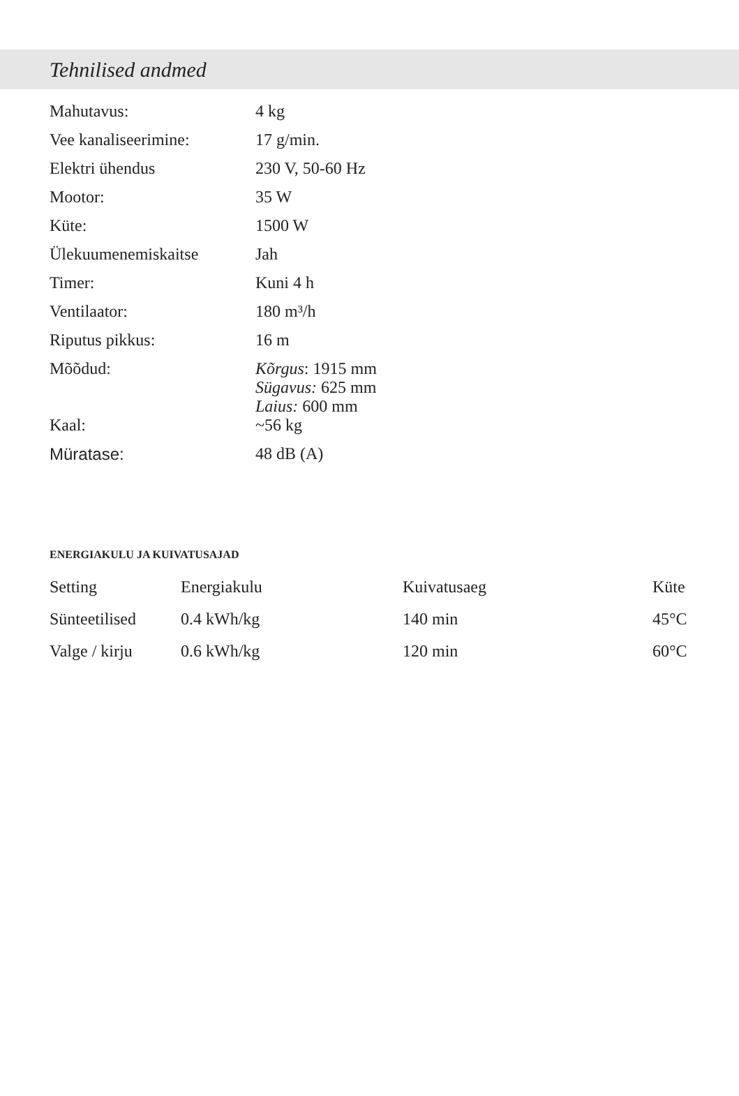Tehnilised andmed
| Mahutavus: | 4 kg |
| Vee kanaliseerimine: | 17 g/min. |
| Elektri ühendus | 230 V, 50-60 Hz |
| Mootor: | 35 W |
| Küte: | 1500 W |
| Ülekuumenemiskaitse | Jah |
| Timer: | Kuni 4 h |
| Ventilaator: | 180 m³/h |
| Riputus pikkus: | 16 m |
| Mõõdud: | Kõrgus : 1915 mm Sügavus: 625 mm Laius: 600 mm |
| Kaal: | ~56 kg |
| Müratase: | 48 dB (A) |
ENERGIAKULU JA KUIVATUSAJAD
| Setting | Energiakulu | Kuivatusaeg | Küte |
| --- | --- | --- | --- |
| Sünteetilised | 0.4 kWh/kg | 140 min | 45°C |
| Valge / kirju | 0.6 kWh/kg | 120 min | 60°C |